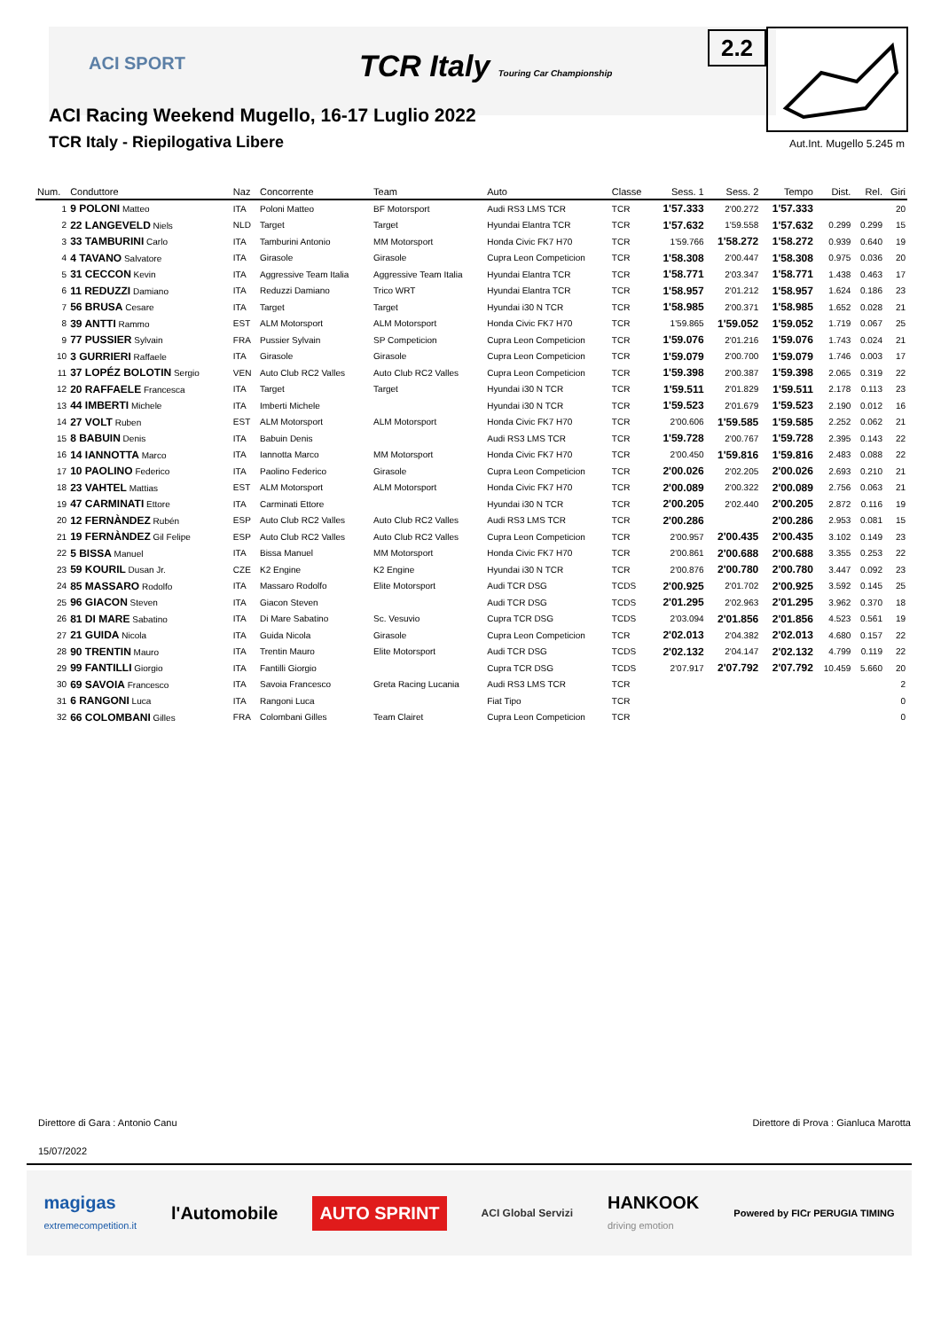ACI SPORT
TCR Italy Touring Car Championship
ACI Racing Weekend Mugello, 16-17 Luglio 2022
TCR Italy - Riepilogativa Libere
2.2
Aut.Int. Mugello 5.245 m
| Num. | Conduttore | Naz | Concorrente | Team | Auto | Classe | Sess. 1 | Sess. 2 | Tempo | Dist. | Rel. | Giri |
| --- | --- | --- | --- | --- | --- | --- | --- | --- | --- | --- | --- | --- |
| 1 | 9 POLONI Matteo | ITA | Poloni Matteo | BF Motorsport | Audi RS3 LMS TCR | TCR | 1'57.333 | 2'00.272 | 1'57.333 | | | 20 |
| 2 | 22 LANGEVELD Niels | NLD | Target | Target | Hyundai Elantra TCR | TCR | 1'57.632 | 1'59.558 | 1'57.632 | 0.299 | 0.299 | 15 |
| 3 | 33 TAMBURINI Carlo | ITA | Tamburini Antonio | MM Motorsport | Honda Civic FK7 H70 | TCR | 1'59.766 | 1'58.272 | 1'58.272 | 0.939 | 0.640 | 19 |
| 4 | 4 TAVANO Salvatore | ITA | Girasole | Girasole | Cupra Leon Competicion | TCR | 1'58.308 | 2'00.447 | 1'58.308 | 0.975 | 0.036 | 20 |
| 5 | 31 CECCON Kevin | ITA | Aggressive Team Italia | Aggressive Team Italia | Hyundai Elantra TCR | TCR | 1'58.771 | 2'03.347 | 1'58.771 | 1.438 | 0.463 | 17 |
| 6 | 11 REDUZZI Damiano | ITA | Reduzzi Damiano | Trico WRT | Hyundai Elantra TCR | TCR | 1'58.957 | 2'01.212 | 1'58.957 | 1.624 | 0.186 | 23 |
| 7 | 56 BRUSA Cesare | ITA | Target | Target | Hyundai i30 N TCR | TCR | 1'58.985 | 2'00.371 | 1'58.985 | 1.652 | 0.028 | 21 |
| 8 | 39 ANTTI Rammo | EST | ALM Motorsport | ALM Motorsport | Honda Civic FK7 H70 | TCR | 1'59.865 | 1'59.052 | 1'59.052 | 1.719 | 0.067 | 25 |
| 9 | 77 PUSSIER Sylvain | FRA | Pussier Sylvain | SP Competicion | Cupra Leon Competicion | TCR | 1'59.076 | 2'01.216 | 1'59.076 | 1.743 | 0.024 | 21 |
| 10 | 3 GURRIERI Raffaele | ITA | Girasole | Girasole | Cupra Leon Competicion | TCR | 1'59.079 | 2'00.700 | 1'59.079 | 1.746 | 0.003 | 17 |
| 11 | 37 LOPÉZ BOLOTIN Sergio | VEN | Auto Club RC2 Valles | Auto Club RC2 Valles | Cupra Leon Competicion | TCR | 1'59.398 | 2'00.387 | 1'59.398 | 2.065 | 0.319 | 22 |
| 12 | 20 RAFFAELE Francesca | ITA | Target | Target | Hyundai i30 N TCR | TCR | 1'59.511 | 2'01.829 | 1'59.511 | 2.178 | 0.113 | 23 |
| 13 | 44 IMBERTI Michele | ITA | Imberti Michele | | Hyundai i30 N TCR | TCR | 1'59.523 | 2'01.679 | 1'59.523 | 2.190 | 0.012 | 16 |
| 14 | 27 VOLT Ruben | EST | ALM Motorsport | ALM Motorsport | Honda Civic FK7 H70 | TCR | 2'00.606 | 1'59.585 | 1'59.585 | 2.252 | 0.062 | 21 |
| 15 | 8 BABUIN Denis | ITA | Babuin Denis | | Audi RS3 LMS TCR | TCR | 1'59.728 | 2'00.767 | 1'59.728 | 2.395 | 0.143 | 22 |
| 16 | 14 IANNOTTA Marco | ITA | Iannotta Marco | MM Motorsport | Honda Civic FK7 H70 | TCR | 2'00.450 | 1'59.816 | 1'59.816 | 2.483 | 0.088 | 22 |
| 17 | 10 PAOLINO Federico | ITA | Paolino Federico | Girasole | Cupra Leon Competicion | TCR | 2'00.026 | 2'02.205 | 2'00.026 | 2.693 | 0.210 | 21 |
| 18 | 23 VAHTEL Mattias | EST | ALM Motorsport | ALM Motorsport | Honda Civic FK7 H70 | TCR | 2'00.089 | 2'00.322 | 2'00.089 | 2.756 | 0.063 | 21 |
| 19 | 47 CARMINATI Ettore | ITA | Carminati Ettore | | Hyundai i30 N TCR | TCR | 2'00.205 | 2'02.440 | 2'00.205 | 2.872 | 0.116 | 19 |
| 20 | 12 FERNÀNDEZ Rubén | ESP | Auto Club RC2 Valles | Auto Club RC2 Valles | Audi RS3 LMS TCR | TCR | 2'00.286 | | 2'00.286 | 2.953 | 0.081 | 15 |
| 21 | 19 FERNÀNDEZ Gil Felipe | ESP | Auto Club RC2 Valles | Auto Club RC2 Valles | Cupra Leon Competicion | TCR | 2'00.957 | 2'00.435 | 2'00.435 | 3.102 | 0.149 | 23 |
| 22 | 5 BISSA Manuel | ITA | Bissa Manuel | MM Motorsport | Honda Civic FK7 H70 | TCR | 2'00.861 | 2'00.688 | 2'00.688 | 3.355 | 0.253 | 22 |
| 23 | 59 KOURIL Dusan Jr. | CZE | K2 Engine | K2 Engine | Hyundai i30 N TCR | TCR | 2'00.876 | 2'00.780 | 2'00.780 | 3.447 | 0.092 | 23 |
| 24 | 85 MASSARO Rodolfo | ITA | Massaro Rodolfo | Elite Motorsport | Audi TCR DSG | TCDS | 2'00.925 | 2'01.702 | 2'00.925 | 3.592 | 0.145 | 25 |
| 25 | 96 GIACON Steven | ITA | Giacon Steven | | Audi TCR DSG | TCDS | 2'01.295 | 2'02.963 | 2'01.295 | 3.962 | 0.370 | 18 |
| 26 | 81 DI MARE Sabatino | ITA | Di Mare Sabatino | Sc. Vesuvio | Cupra TCR DSG | TCDS | 2'03.094 | 2'01.856 | 2'01.856 | 4.523 | 0.561 | 19 |
| 27 | 21 GUIDA Nicola | ITA | Guida Nicola | Girasole | Cupra Leon Competicion | TCR | 2'02.013 | 2'04.382 | 2'02.013 | 4.680 | 0.157 | 22 |
| 28 | 90 TRENTIN Mauro | ITA | Trentin Mauro | Elite Motorsport | Audi TCR DSG | TCDS | 2'02.132 | 2'04.147 | 2'02.132 | 4.799 | 0.119 | 22 |
| 29 | 99 FANTILLI Giorgio | ITA | Fantilli Giorgio | | Cupra TCR DSG | TCDS | 2'07.917 | 2'07.792 | 2'07.792 | 10.459 | 5.660 | 20 |
| 30 | 69 SAVOIA Francesco | ITA | Savoia Francesco | Greta Racing Lucania | Audi RS3 LMS TCR | TCR | | | | | | 2 |
| 31 | 6 RANGONI Luca | ITA | Rangoni Luca | | Fiat Tipo | TCR | | | | | | 0 |
| 32 | 66 COLOMBANI Gilles | FRA | Colombani Gilles | Team Clairet | Cupra Leon Competicion | TCR | | | | | | 0 |
Direttore di Gara : Antonio Canu
Direttore di Prova : Gianluca Marotta
15/07/2022
magigas
extremecompetition.it l'Automobile AUTO SPRINT ACI Global Servizi HANKOOK
driving emotion Powered by FICr PERUGIA TIMING